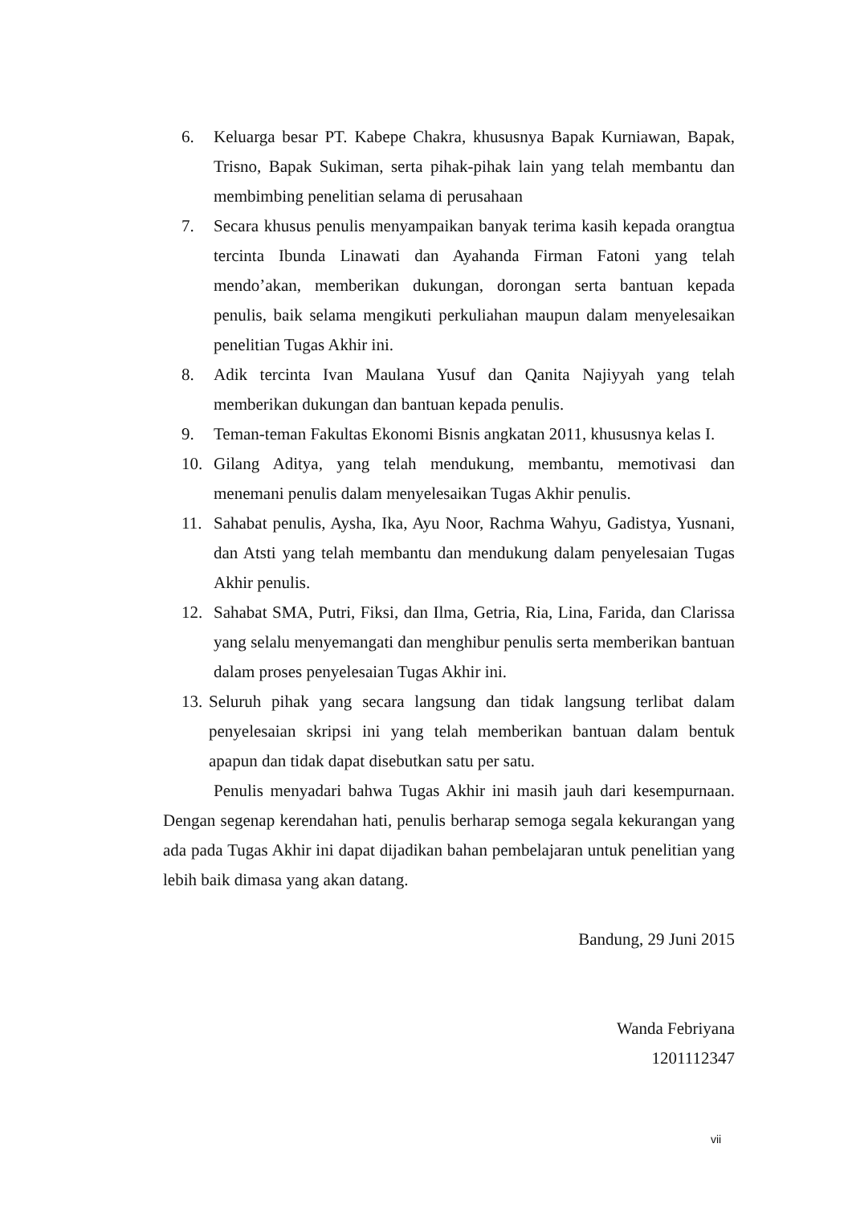6. Keluarga besar PT. Kabepe Chakra, khususnya Bapak Kurniawan, Bapak, Trisno, Bapak Sukiman, serta pihak-pihak lain yang telah membantu dan membimbing penelitian selama di perusahaan
7. Secara khusus penulis menyampaikan banyak terima kasih kepada orangtua tercinta Ibunda Linawati dan Ayahanda Firman Fatoni yang telah mendo’akan, memberikan dukungan, dorongan serta bantuan kepada penulis, baik selama mengikuti perkuliahan maupun dalam menyelesaikan penelitian Tugas Akhir ini.
8. Adik tercinta Ivan Maulana Yusuf dan Qanita Najiyyah yang telah memberikan dukungan dan bantuan kepada penulis.
9. Teman-teman Fakultas Ekonomi Bisnis angkatan 2011, khususnya kelas I.
10. Gilang Aditya, yang telah mendukung, membantu, memotivasi dan menemani penulis dalam menyelesaikan Tugas Akhir penulis.
11. Sahabat penulis, Aysha, Ika, Ayu Noor, Rachma Wahyu, Gadistya, Yusnani, dan Atsti yang telah membantu dan mendukung dalam penyelesaian Tugas Akhir penulis.
12. Sahabat SMA, Putri, Fiksi, dan Ilma, Getria, Ria, Lina, Farida, dan Clarissa yang selalu menyemangati dan menghibur penulis serta memberikan bantuan dalam proses penyelesaian Tugas Akhir ini.
13. Seluruh pihak yang secara langsung dan tidak langsung terlibat dalam penyelesaian skripsi ini yang telah memberikan bantuan dalam bentuk apapun dan tidak dapat disebutkan satu per satu.
Penulis menyadari bahwa Tugas Akhir ini masih jauh dari kesempurnaan. Dengan segenap kerendahan hati, penulis berharap semoga segala kekurangan yang ada pada Tugas Akhir ini dapat dijadikan bahan pembelajaran untuk penelitian yang lebih baik dimasa yang akan datang.
Bandung, 29 Juni 2015
Wanda Febriyana
1201112347
vii